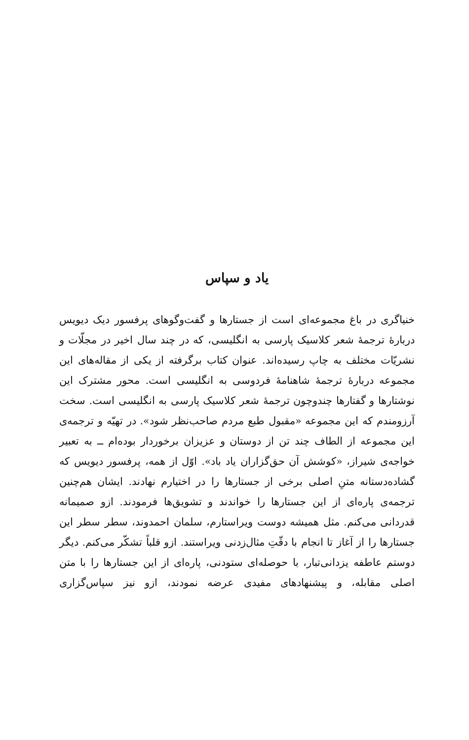یاد و سپاس
خنیاگری در باغ مجموعه‌ای است از جستارها و گفت‌وگوهای پرفسور دیک دیویس دربارهٔ ترجمهٔ شعر کلاسیک پارسی به انگلیسی، که در چند سال اخیر در مجلّات و نشریّات مختلف به چاپ رسیده‌اند. عنوان کتاب برگرفته از یکی از مقاله‌های این مجموعه دربارهٔ ترجمهٔ شاهنامهٔ فردوسی به انگلیسی است. محور مشترک این نوشتارها و گفتارها چندوچون ترجمهٔ شعر کلاسیک پارسی به انگلیسی است. سخت آرزومندم که این مجموعه «مقبول طبع مردم صاحب‌نظر شود». در تهیّه و ترجمه‌ی این مجموعه از الطاف چند تن از دوستان و عزیزان برخوردار بوده‌ام ــ به تعبیر خواجه‌ی شیراز، «کوشش آن حق‌گزاران یاد باد». اوّل از همه، پرفسور دیویس که گشاده‌دستانه متنِ اصلی برخی از جستارها را در اختیارم نهادند. ایشان هم‌چنین ترجمه‌ی پاره‌ای از این جستارها را خواندند و تشویق‌ها فرمودند. ازو صمیمانه قدردانی می‌کنم. مثل همیشه دوست ویراستارم، سلمان احمدوند، سطر سطر این جستارها را از آغاز تا انجام با دقّتِ مثال‌زدنی ویراستند. ازو قلباً تشکّر می‌کنم. دیگر دوستم عاطفه یزدانی‌تبار، با حوصله‌ای ستودنی، پاره‌ای از این جستارها را با متن اصلی مقابله، و پیشنهادهای مفیدی عرضه نمودند، ازو نیز سپاس‌گزاری